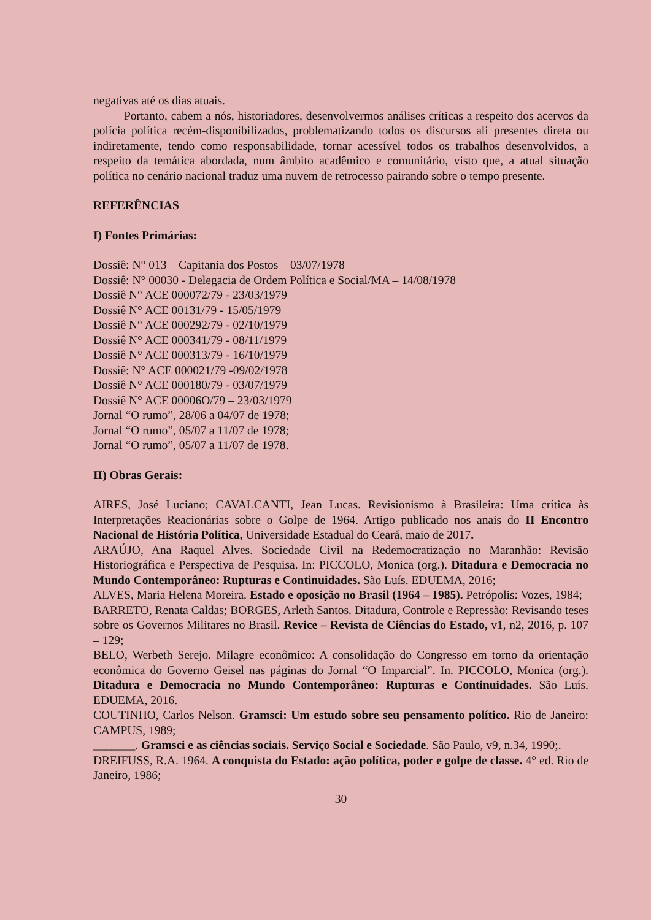negativas até os dias atuais.
Portanto, cabem a nós, historiadores, desenvolvermos análises críticas a respeito dos acervos da polícia política recém-disponibilizados, problematizando todos os discursos ali presentes direta ou indiretamente, tendo como responsabilidade, tornar acessível todos os trabalhos desenvolvidos, a respeito da temática abordada, num âmbito acadêmico e comunitário, visto que, a atual situação política no cenário nacional traduz uma nuvem de retrocesso pairando sobre o tempo presente.
REFERÊNCIAS
I) Fontes Primárias:
Dossiê: N° 013 – Capitania dos Postos – 03/07/1978
Dossiê: N° 00030 - Delegacia de Ordem Política e Social/MA – 14/08/1978
Dossiê N° ACE 000072/79 - 23/03/1979
Dossiê N° ACE 00131/79 - 15/05/1979
Dossiê N° ACE 000292/79 - 02/10/1979
Dossiê N° ACE 000341/79 - 08/11/1979
Dossiê N° ACE 000313/79 - 16/10/1979
Dossiê: N° ACE 000021/79 -09/02/1978
Dossiê N° ACE 000180/79 - 03/07/1979
Dossiê N° ACE 00006O/79 – 23/03/1979
Jornal “O rumo”, 28/06 a 04/07 de 1978;
Jornal “O rumo”, 05/07 a 11/07 de 1978;
Jornal “O rumo”, 05/07 a 11/07 de 1978.
II) Obras Gerais:
AIRES, José Luciano; CAVALCANTI, Jean Lucas. Revisionismo à Brasileira: Uma crítica às Interpretações Reacionárias sobre o Golpe de 1964. Artigo publicado nos anais do II Encontro Nacional de História Política, Universidade Estadual do Ceará, maio de 2017.
ARAÚJO, Ana Raquel Alves. Sociedade Civil na Redemocratização no Maranhão: Revisão Historiográfica e Perspectiva de Pesquisa. In: PICCOLO, Monica (org.). Ditadura e Democracia no Mundo Contemporâneo: Rupturas e Continuidades. São Luís. EDUEMA, 2016;
ALVES, Maria Helena Moreira. Estado e oposição no Brasil (1964 – 1985). Petrópolis: Vozes, 1984;
BARRETO, Renata Caldas; BORGES, Arleth Santos. Ditadura, Controle e Repressão: Revisando teses sobre os Governos Militares no Brasil. Revice – Revista de Ciências do Estado, v1, n2, 2016, p. 107 – 129;
BELO, Werbeth Serejo. Milagre econômico: A consolidação do Congresso em torno da orientação econômica do Governo Geisel nas páginas do Jornal “O Imparcial”. In. PICCOLO, Monica (org.). Ditadura e Democracia no Mundo Contemporâneo: Rupturas e Continuidades. São Luís. EDUEMA, 2016.
COUTINHO, Carlos Nelson. Gramsci: Um estudo sobre seu pensamento político. Rio de Janeiro: CAMPUS, 1989;
_______. Gramsci e as ciências sociais. Serviço Social e Sociedade. São Paulo, v9, n.34, 1990;.
DREIFUSS, R.A. 1964. A conquista do Estado: ação política, poder e golpe de classe. 4° ed. Rio de Janeiro, 1986;
30